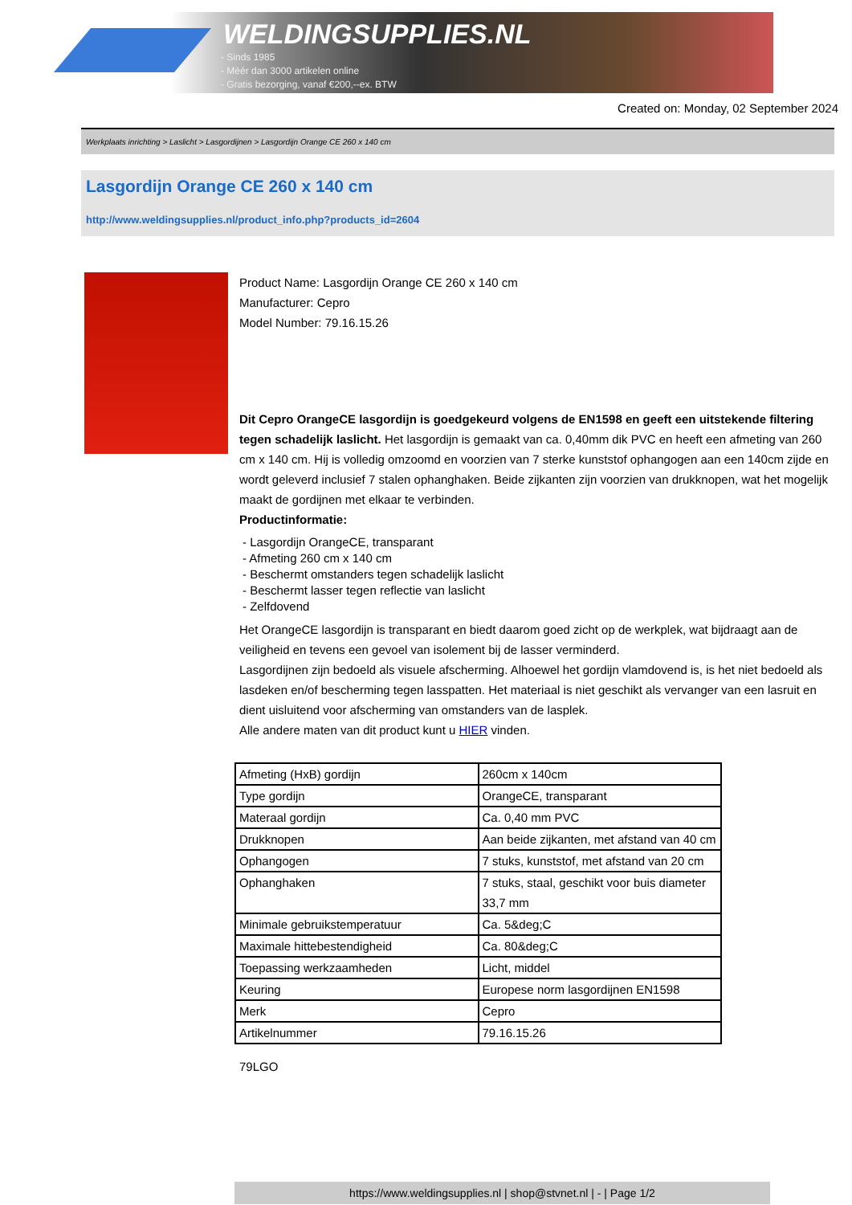WELDINGSUPPLIES.NL
- Sinds 1985
- Méér dan 3000 artikelen online
- Gratis bezorging, vanaf €200,--ex. BTW
Created on: Monday, 02 September 2024
Werkplaats inrichting > Laslicht > Lasgordijnen > Lasgordijn Orange CE 260 x 140 cm
Lasgordijn Orange CE 260 x 140 cm
http://www.weldingsupplies.nl/product_info.php?products_id=2604
Product Name: Lasgordijn Orange CE 260 x 140 cm
Manufacturer: Cepro
Model Number: 79.16.15.26
Dit Cepro OrangeCE lasgordijn is goedgekeurd volgens de EN1598 en geeft een uitstekende filtering tegen schadelijk laslicht. Het lasgordijn is gemaakt van ca. 0,40mm dik PVC en heeft een afmeting van 260 cm x 140 cm. Hij is volledig omzoomd en voorzien van 7 sterke kunststof ophangogen aan een 140cm zijde en wordt geleverd inclusief 7 stalen ophanghaken. Beide zijkanten zijn voorzien van drukknopen, wat het mogelijk maakt de gordijnen met elkaar te verbinden.
Productinformatie:
- Lasgordijn OrangeCE, transparant
- Afmeting 260 cm x 140 cm
- Beschermt omstanders tegen schadelijk laslicht
- Beschermt lasser tegen reflectie van laslicht
- Zelfdovend
Het OrangeCE lasgordijn is transparant en biedt daarom goed zicht op de werkplek, wat bijdraagt aan de veiligheid en tevens een gevoel van isolement bij de lasser verminderd.
Lasgordijnen zijn bedoeld als visuele afscherming. Alhoewel het gordijn vlamdovend is, is het niet bedoeld als lasdeken en/of bescherming tegen lasspatten. Het materiaal is niet geschikt als vervanger van een lasruit en dient uisluitend voor afscherming van omstanders van de lasplek.
Alle andere maten van dit product kunt u HIER vinden.
| Afmeting (HxB) gordijn | 260cm x 140cm |
| Type gordijn | OrangeCE, transparant |
| Materaal gordijn | Ca. 0,40 mm PVC |
| Drukknopen | Aan beide zijkanten, met afstand van 40 cm |
| Ophangogen | 7 stuks, kunststof, met afstand van 20 cm |
| Ophanghaken | 7 stuks, staal, geschikt voor buis diameter 33,7 mm |
| Minimale gebruikstemperatuur | Ca. 5&deg;C |
| Maximale hittebestendigheid | Ca. 80&deg;C |
| Toepassing werkzaamheden | Licht, middel |
| Keuring | Europese norm lasgordijnen EN1598 |
| Merk | Cepro |
| Artikelnummer | 79.16.15.26 |
79LGO
https://www.weldingsupplies.nl | shop@stvnet.nl | - | Page 1/2